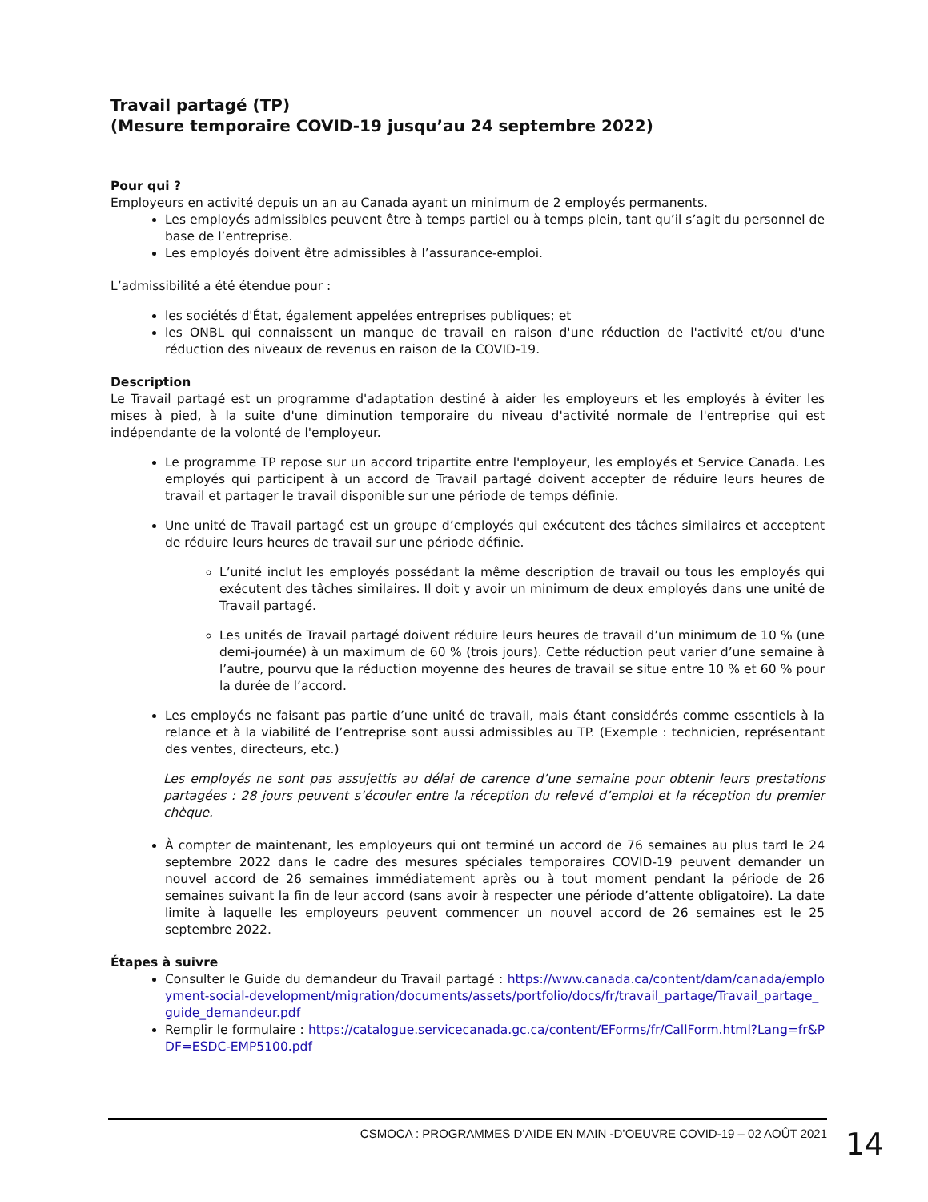Travail partagé (TP)
(Mesure temporaire COVID-19 jusqu’au 24 septembre 2022)
Pour qui ?
Employeurs en activité depuis un an au Canada ayant un minimum de 2 employés permanents.
Les employés admissibles peuvent être à temps partiel ou à temps plein, tant qu’il s’agit du personnel de base de l’entreprise.
Les employés doivent être admissibles à l’assurance-emploi.
L’admissibilité a été étendue pour :
les sociétés d'État, également appelées entreprises publiques; et
les ONBL qui connaissent un manque de travail en raison d'une réduction de l'activité et/ou d'une réduction des niveaux de revenus en raison de la COVID-19.
Description
Le Travail partagé est un programme d'adaptation destiné à aider les employeurs et les employés à éviter les mises à pied, à la suite d'une diminution temporaire du niveau d'activité normale de l'entreprise qui est indépendante de la volonté de l'employeur.
Le programme TP repose sur un accord tripartite entre l'employeur, les employés et Service Canada. Les employés qui participent à un accord de Travail partagé doivent accepter de réduire leurs heures de travail et partager le travail disponible sur une période de temps définie.
Une unité de Travail partagé est un groupe d’employés qui exécutent des tâches similaires et acceptent de réduire leurs heures de travail sur une période définie.
L’unité inclut les employés possédant la même description de travail ou tous les employés qui exécutent des tâches similaires. Il doit y avoir un minimum de deux employés dans une unité de Travail partagé.
Les unités de Travail partagé doivent réduire leurs heures de travail d’un minimum de 10 % (une demi-journée) à un maximum de 60 % (trois jours). Cette réduction peut varier d’une semaine à l’autre, pourvu que la réduction moyenne des heures de travail se situe entre 10 % et 60 % pour la durée de l’accord.
Les employés ne faisant pas partie d’une unité de travail, mais étant considérés comme essentiels à la relance et à la viabilité de l’entreprise sont aussi admissibles au TP. (Exemple : technicien, représentant des ventes, directeurs, etc.)
Les employés ne sont pas assujettis au délai de carence d’une semaine pour obtenir leurs prestations partagées : 28 jours peuvent s’écouler entre la réception du relevé d’emploi et la réception du premier chèque.
À compter de maintenant, les employeurs qui ont terminé un accord de 76 semaines au plus tard le 24 septembre 2022 dans le cadre des mesures spéciales temporaires COVID-19 peuvent demander un nouvel accord de 26 semaines immédiatement après ou à tout moment pendant la période de 26 semaines suivant la fin de leur accord (sans avoir à respecter une période d’attente obligatoire). La date limite à laquelle les employeurs peuvent commencer un nouvel accord de 26 semaines est le 25 septembre 2022.
Étapes à suivre
Consulter le Guide du demandeur du Travail partagé : https://www.canada.ca/content/dam/canada/employment-social-development/migration/documents/assets/portfolio/docs/fr/travail_partage/Travail_partage_guide_demandeur.pdf
Remplir le formulaire : https://catalogue.servicecanada.gc.ca/content/EForms/fr/CallForm.html?Lang=fr&PDF=ESDC-EMP5100.pdf
CSMOCA : PROGRAMMES D’AIDE EN MAIN -D’OEUVRE COVID-19 – 02 AOÛT 2021
14